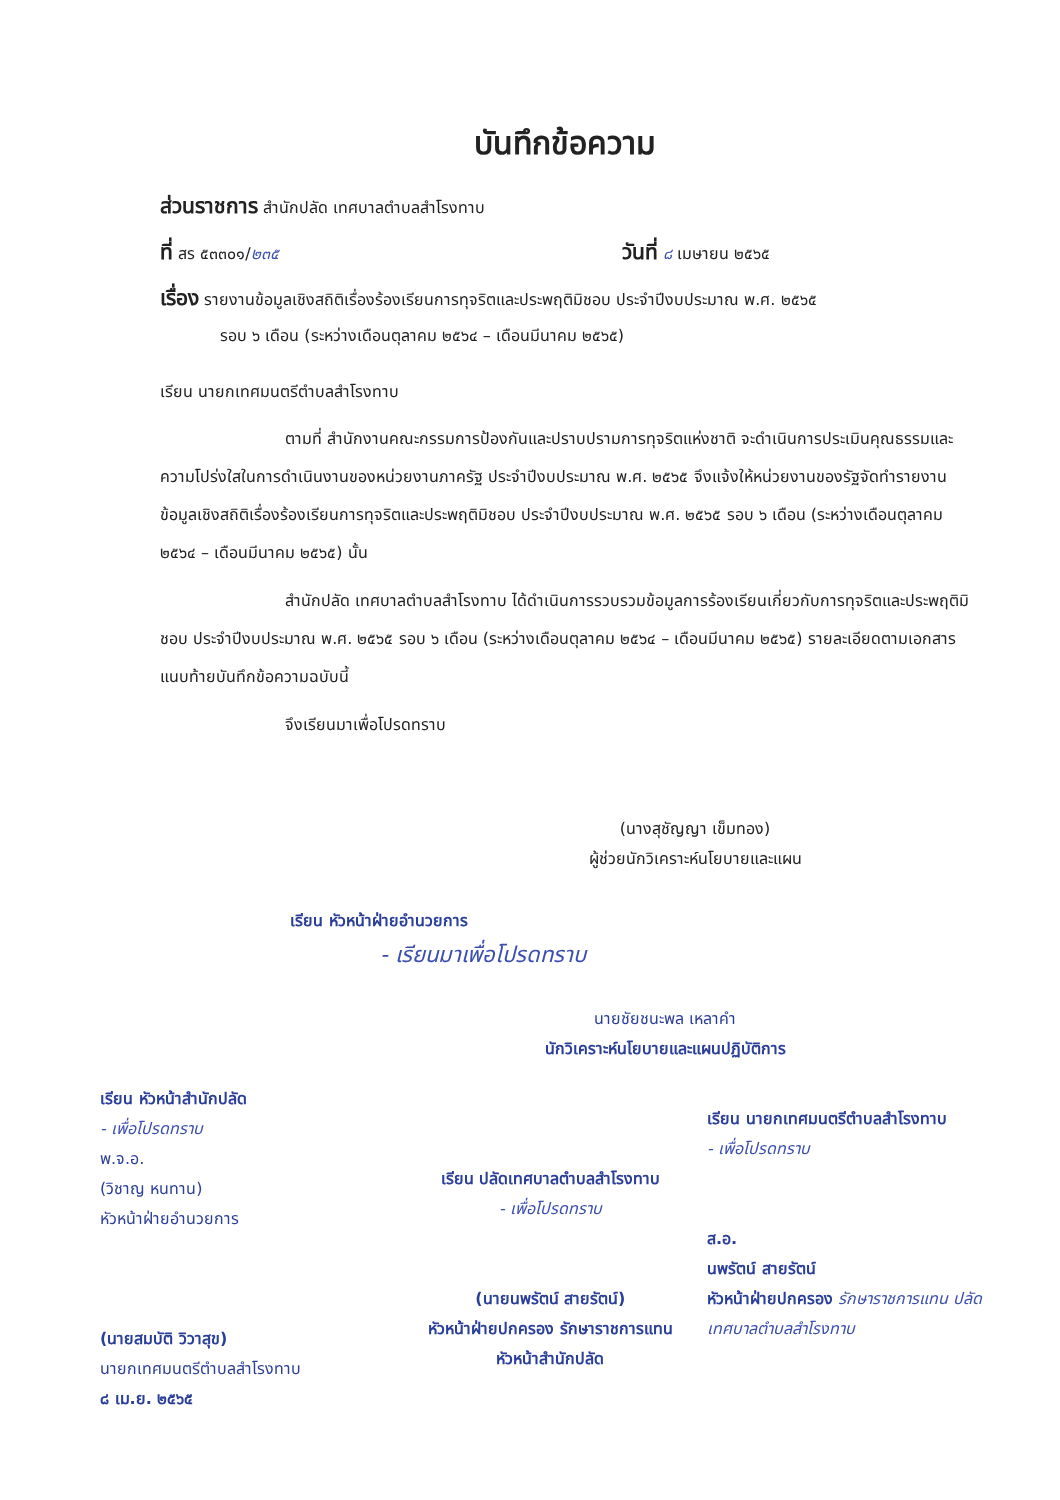บันทึกข้อความ
ส่วนราชการ สำนักปลัด เทศบาลตำบลสำโรงทาบ
ที่ สร ๕๓๓๐๑/๒๓๕ วันที่ ๘ เมษายน ๒๕๖๕
เรื่อง รายงานข้อมูลเชิงสถิติเรื่องร้องเรียนการทุจริตและประพฤติมิชอบ ประจำปีงบประมาณ พ.ศ. ๒๕๖๕
รอบ ๖ เดือน (ระหว่างเดือนตุลาคม ๒๕๖๔ – เดือนมีนาคม ๒๕๖๕)
เรียน นายกเทศมนตรีตำบลสำโรงทาบ
ตามที่ สำนักงานคณะกรรมการป้องกันและปราบปรามการทุจริตแห่งชาติ จะดำเนินการประเมินคุณธรรมและความโปร่งใสในการดำเนินงานของหน่วยงานภาครัฐ ประจำปีงบประมาณ พ.ศ. ๒๕๖๕ จึงแจ้งให้หน่วยงานของรัฐจัดทำรายงานข้อมูลเชิงสถิติเรื่องร้องเรียนการทุจริตและประพฤติมิชอบ ประจำปีงบประมาณ พ.ศ. ๒๕๖๕ รอบ ๖ เดือน (ระหว่างเดือนตุลาคม ๒๕๖๔ – เดือนมีนาคม ๒๕๖๕) นั้น
สำนักปลัด เทศบาลตำบลสำโรงทาบ ได้ดำเนินการรวบรวมข้อมูลการร้องเรียนเกี่ยวกับการทุจริตและประพฤติมิชอบ ประจำปีงบประมาณ พ.ศ. ๒๕๖๕ รอบ ๖ เดือน (ระหว่างเดือนตุลาคม ๒๕๖๔ – เดือนมีนาคม ๒๕๖๕) รายละเอียดตามเอกสารแนบท้ายบันทึกข้อความฉบับนี้
จึงเรียนมาเพื่อโปรดทราบ
(นางสุชัญญา เข็มทอง)
ผู้ช่วยนักวิเคราะห์นโยบายและแผน
เรียน หัวหน้าฝ่ายอำนวยการ
- เรียนมาเพื่อโปรดทราบ
นายชัยชนะพล เหลาคำ
นักวิเคราะห์นโยบายและแผนปฏิบัติการ
เรียน หัวหน้าสำนักปลัด
- เพื่อโปรดทราบ
พ.จ.อ.
(วิชาญ หนทาน)
หัวหน้าฝ่ายอำนวยการ
(นายสมบัติ วิวาสุข)
นายกเทศมนตรีตำบลสำโรงทาบ
๘ เม.ย. ๒๕๖๕
เรียน ปลัดเทศบาลตำบลสำโรงทาบ
- เพื่อโปรดทราบ
(นายนพรัตน์ สายรัตน์)
หัวหน้าฝ่ายปกครอง รักษาราชการแทน
หัวหน้าสำนักปลัด
เรียน นายกเทศมนตรีตำบลสำโรงทาบ
- เพื่อโปรดทราบ
ส.อ.
นพรัตน์ สายรัตน์
หัวหน้าฝ่ายปกครอง รักษาราชการแทน ปลัดเทศบาลตำบลสำโรงทาบ